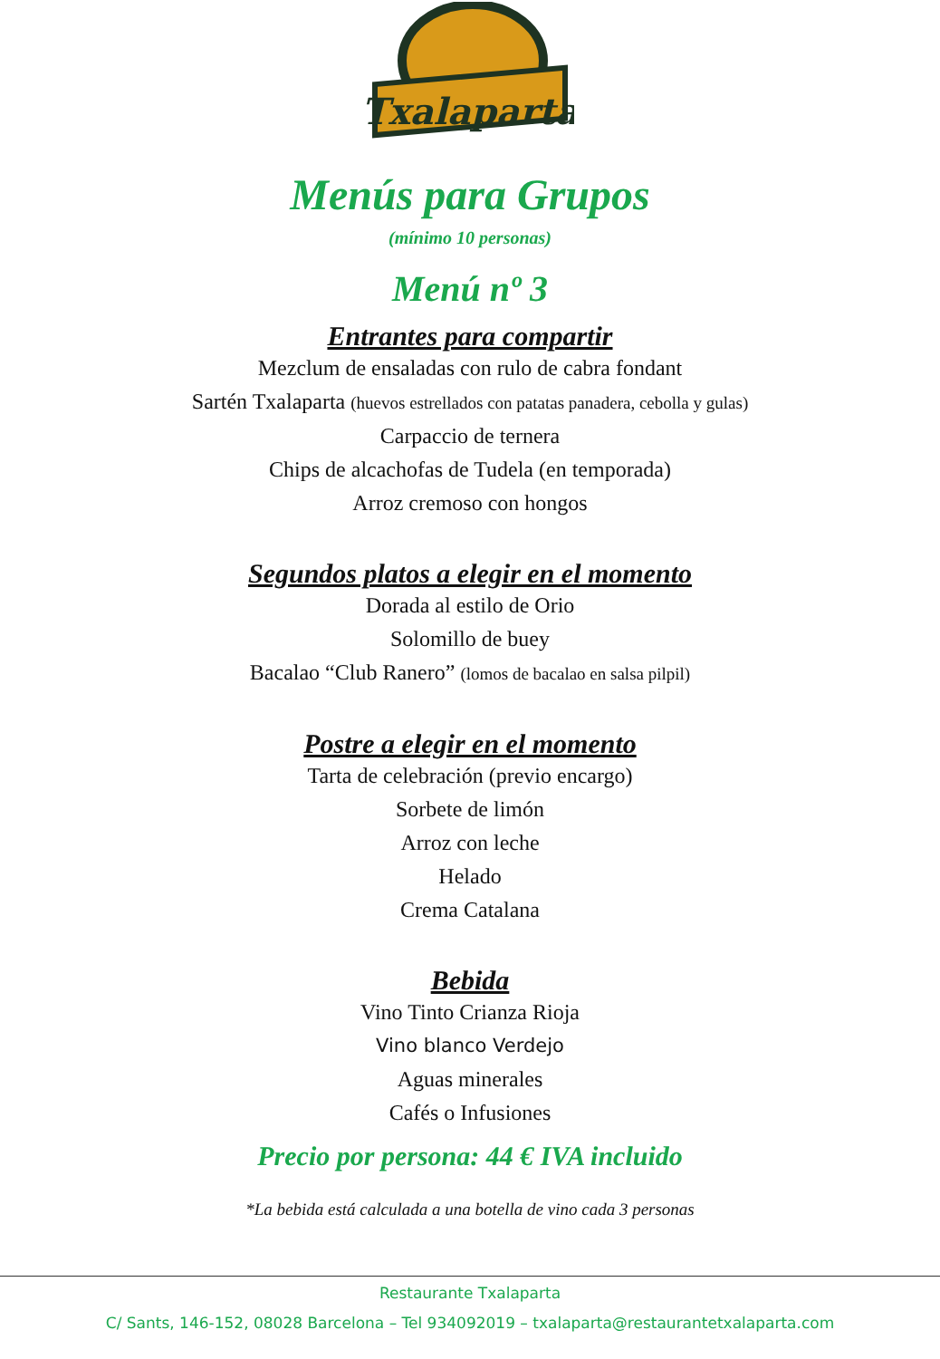Txalaparta
Menús para Grupos
(mínimo 10 personas)
Menú nº 3
Entrantes para compartir
Mezclum de ensaladas con rulo de cabra fondant
Sartén Txalaparta (huevos estrellados con patatas panadera, cebolla y gulas)
Carpaccio de ternera
Chips de alcachofas de Tudela (en temporada)
Arroz cremoso con hongos
Segundos platos a elegir en el momento
Dorada al estilo de Orio
Solomillo de buey
Bacalao “Club Ranero” (lomos de bacalao en salsa pilpil)
Postre a elegir en el momento
Tarta de celebración (previo encargo)
Sorbete de limón
Arroz con leche
Helado
Crema Catalana
Bebida
Vino Tinto Crianza Rioja
Vino blanco Verdejo
Aguas minerales
Cafés o Infusiones
Precio por persona: 44 € IVA incluido
*La bebida está calculada a una botella de vino cada 3 personas
Restaurante Txalaparta
C/ Sants, 146-152, 08028 Barcelona – Tel 934092019 – txalaparta@restaurantetxalaparta.com